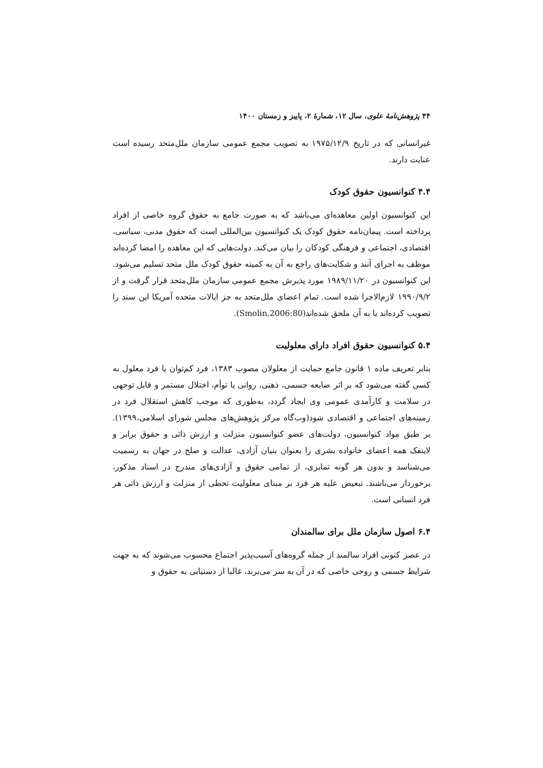۴۴ پژوهش‌نامهٔ علوی، سال ۱۲، شمارهٔ ۲، پاییز و زمستان ۱۴۰۰
غیرانسانی که در تاریخ ۱۹۷۵/۱۲/۹ به تصویب مجمع عمومی سازمان ملل‌متحد رسیده است عنایت دارند.
۴.۴ کنوانسیون حقوق کودک
این کنوانسیون اولین معاهده‌ای می‌باشد که به صورت جامع به حقوق گروه خاصی از افراد پرداخته است. پیمان‌نامه حقوق کودک یک کنوانسیون بین‌المللی است که حقوق مدنی، سیاسی، اقتصادی، اجتماعی و فرهنگی کودکان را بیان می‌کند. دولت‌هایی که این معاهده را امضا کرده‌اند موظف به اجرای آنند و شکایت‌های راجع به آن به کمیته حقوق کودک ملل متحد تسلیم می‌شود. این کنوانسیون در ۱۹۸۹/۱۱/۲۰ مورد پذیرش مجمع عمومی سازمان ملل‌متحد قرار گرفت و از ۱۹۹۰/۹/۲ لازم‌الاجرا شده است. تمام اعضای ملل‌متحد به جز ایالات متحده آمریکا این سند را تصویب کرده‌اند یا به آن ملحق شده‌اند(Smolin,2006:80).
۵.۴ کنوانسیون حقوق افراد دارای معلولیت
بنابر تعریف ماده ۱ قانون جامع حمایت از معلولان مصوب ۱۳۸۳، فرد کم‌توان یا فرد معلول به کسی گفته می‌شود که بر اثر ضایعه جسمی، ذهنی، روانی یا توأم، اختلال مستمر و قابل توجهی در سلامت و کارآمدی عمومی وی ایجاد گردد، به‌طوری که موجب کاهش استقلال فرد در زمینه‌های اجتماعی و اقتصادی شود(وب‌گاه مرکز پژوهش‌های مجلس شورای اسلامی،۱۳۹۹). بر طبق مواد کنوانسیون، دولت‌های عضو کنوانسیون منزلت و ارزش ذاتی و حقوق برابر و لاینفک همه اعضای خانواده بشری را بعنوان بنیان آزادی، عدالت و صلح در جهان به رسمیت می‌شناسد و بدون هر گونه تمایزی، از تمامی حقوق و آزادی‌های مندرج در اسناد مذکور، برخوردار می‌باشند. تبعیض علیه هر فرد بر مبنای معلولیت تخطی از منزلت و ارزش ذاتی هر فرد انسانی است.
۶.۴ اصول سازمان ملل برای سالمندان
در عصر کنونی افراد سالمند از جمله گروه‌های آسیب‌پذیر اجتماع محسوب می‌شوند که به جهت شرایط جسمی و روحی خاصی که در آن به سر می‌برند، غالبا از دستیابی به حقوق و